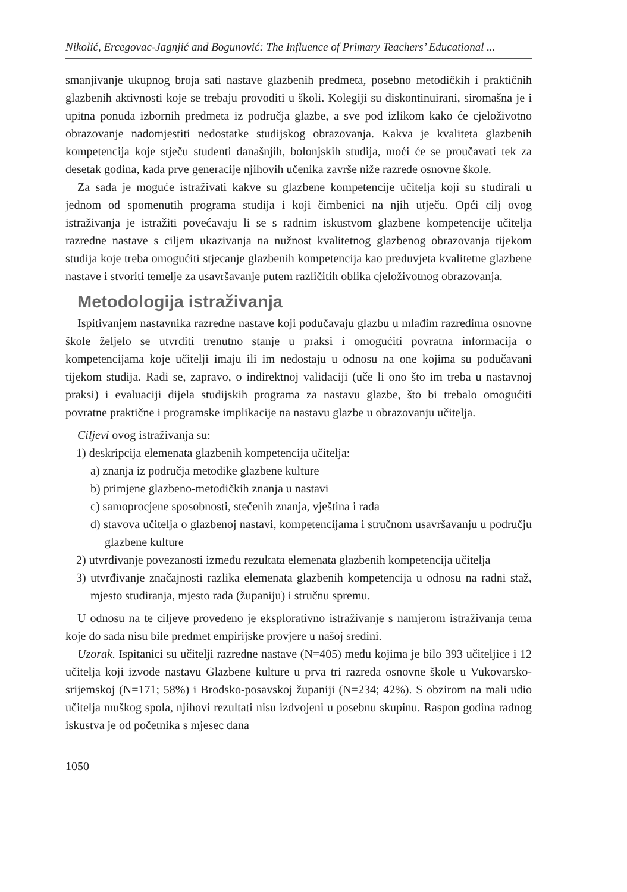Nikolić, Ercegovac-Jagnjić and Bogunović: The Influence of Primary Teachers’ Educational ...
smanjivanje ukupnog broja sati nastave glazbenih predmeta, posebno metodičkih i praktičnih glazbenih aktivnosti koje se trebaju provoditi u školi. Kolegiji su diskontinuirani, siromašna je i upitna ponuda izbornih predmeta iz područja glazbe, a sve pod izlikom kako će cjeloživotno obrazovanje nadomjestiti nedostatke studijskog obrazovanja. Kakva je kvaliteta glazbenih kompetencija koje stječu studenti današnjih, bolonjskih studija, moći će se proučavati tek za desetak godina, kada prve generacije njihovih učenika završe niže razrede osnovne škole.
Za sada je moguće istraživati kakve su glazbene kompetencije učitelja koji su studirali u jednom od spomenutih programa studija i koji čimbenici na njih utječu. Opći cilj ovog istraživanja je istražiti povećavaju li se s radnim iskustvom glazbene kompetencije učitelja razredne nastave s ciljem ukazivanja na nužnost kvalitetnog glazbenog obrazovanja tijekom studija koje treba omogućiti stjecanje glazbenih kompetencija kao preduvjeta kvalitetne glazbene nastave i stvoriti temelje za usavršavanje putem različitih oblika cjeloživotnog obrazovanja.
Metodologija istraživanja
Ispitivanjem nastavnika razredne nastave koji podučavaju glazbu u mlađim razredima osnovne škole željelo se utvrditi trenutno stanje u praksi i omogućiti povratna informacija o kompetencijama koje učitelji imaju ili im nedostaju u odnosu na one kojima su podučavani tijekom studija. Radi se, zapravo, o indirektnoj validaciji (uče li ono što im treba u nastavnoj praksi) i evaluaciji dijela studijskih programa za nastavu glazbe, što bi trebalo omogućiti povratne praktične i programske implikacije na nastavu glazbe u obrazovanju učitelja.
Ciljevi ovog istraživanja su:
1) deskripcija elemenata glazbenih kompetencija učitelja:
a) znanja iz područja metodike glazbene kulture
b) primjene glazbeno-metodičkih znanja u nastavi
c) samoprocjene sposobnosti, stečenih znanja, vještina i rada
d) stavova učitelja o glazbenoj nastavi, kompetencijama i stručnom usavršavanju u području glazbene kulture
2) utvrđivanje povezanosti između rezultata elemenata glazbenih kompetencija učitelja
3) utvrđivanje značajnosti razlika elemenata glazbenih kompetencija u odnosu na radni staž, mjesto studiranja, mjesto rada (županiju) i stručnu spremu.
U odnosu na te ciljeve provedeno je eksplorativno istraživanje s namjerom istraživanja tema koje do sada nisu bile predmet empirijske provjere u našoj sredini.
Uzorak. Ispitanici su učitelji razredne nastave (N=405) među kojima je bilo 393 učiteljice i 12 učitelja koji izvode nastavu Glazbene kulture u prva tri razreda osnovne škole u Vukovarsko-srijemskoj (N=171; 58%) i Brodsko-posavskoj županiji (N=234; 42%). S obzirom na mali udio učitelja muškog spola, njihovi rezultati nisu izdvojeni u posebnu skupinu. Raspon godina radnog iskustva je od početnika s mjesec dana
1050